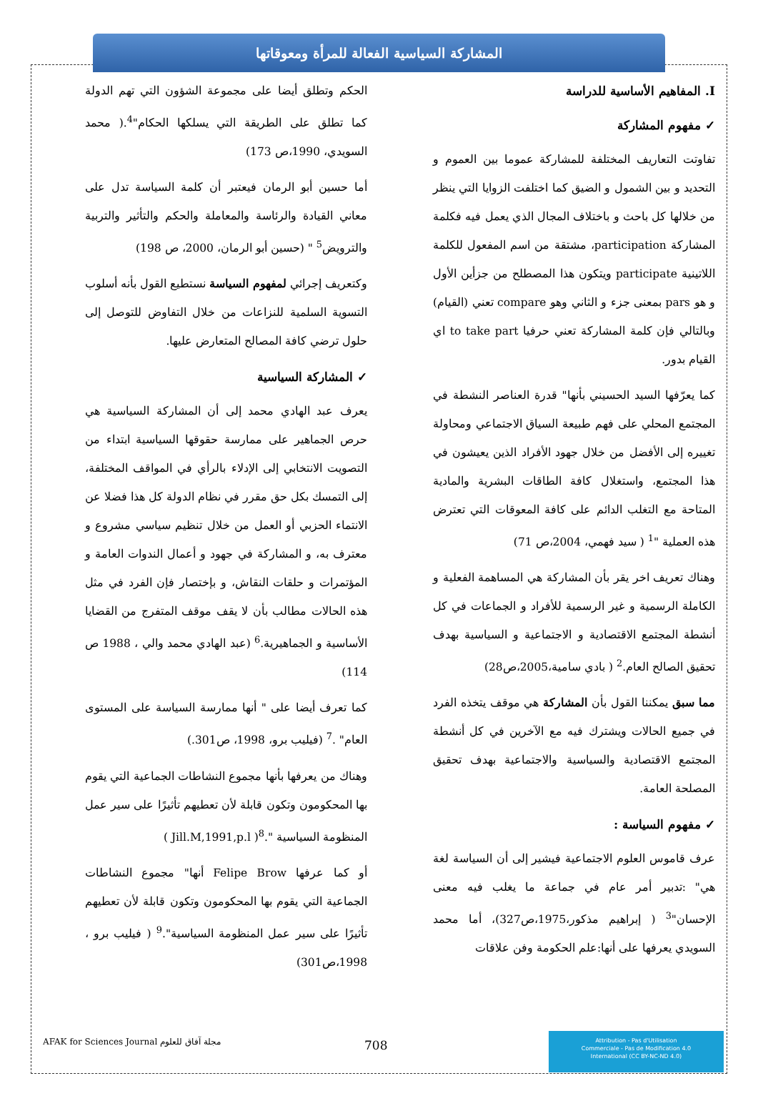المشاركة السياسية الفعالة للمرأة ومعوقاتها
I. المفاهيم الأساسية للدراسة
✓ مفهوم المشاركة
تفاوتت التعاريف المختلفة للمشاركة عموما بين العموم و التحديد و بين الشمول و الضيق كما اختلفت الزوايا التي ينظر من خلالها كل باحث و باختلاف المجال الذي يعمل فيه فكلمة المشاركة participation، مشتقة من اسم المفعول للكلمة اللاتينية participate ويتكون هذا المصطلح من جزأين الأول و هو pars بمعنى جزء و الثاني وهو compare تعني (القيام) وبالتالي فإن كلمة المشاركة تعني حرفيا to take part اي القيام بدور.
كما يعرّفها السيد الحسيني بأنها" قدرة العناصر النشطة في المجتمع المحلي على فهم طبيعة السياق الاجتماعي ومحاولة تغييره إلى الأفضل من خلال جهود الأفراد الذين يعيشون في هذا المجتمع، واستغلال كافة الطاقات البشرية والمادية المتاحة مع التغلب الدائم على كافة المعوقات التي تعترض هذه العملية "<sup>1</sup> ( سيد فهمي، 2004،ص 71)
وهناك تعريف اخر يقر بأن المشاركة هي المساهمة الفعلية و الكاملة الرسمية و غير الرسمية للأفراد و الجماعات في كل أنشطة المجتمع الاقتصادية و الاجتماعية و السياسية بهدف تحقيق الصالح العام.<sup>2</sup> ( بادي سامية،2005،ص28)
مما سبق يمكننا القول بأن المشاركة هي موقف يتخذه الفرد في جميع الحالات ويشترك فيه مع الآخرين في كل أنشطة المجتمع الاقتصادية والسياسية والاجتماعية بهدف تحقيق المصلحة العامة.
✓ مفهوم السياسة :
عرف قاموس العلوم الاجتماعية فيشير إلى أن السياسة لغة هي" :تدبير أمر عام في جماعة ما يغلب فيه معنى الإحسان"<sup>3</sup> ( إبراهيم مذكور،1975،ص327)، أما محمد السويدي يعرفها على أنها:علم الحكومة وفن علاقات
الحكم وتطلق أيضا على مجموعة الشؤون التي تهم الدولة كما تطلق على الطريقة التي يسلكها الحكام"<sup>4</sup>.( محمد السويدي، 1990،ص 173)
أما حسين أبو الرمان فيعتبر أن كلمة السياسة تدل على معاني القيادة والرئاسة والمعاملة والحكم والتأثير والتربية والترويض<sup>5</sup> " (حسين أبو الرمان، 2000، ص 198)
وكتعريف إجرائي لمفهوم السياسة نستطيع القول بأنه أسلوب التسوية السلمية للنزاعات من خلال التفاوض للتوصل إلى حلول ترضي كافة المصالح المتعارض عليها.
✓ المشاركة السياسية
يعرف عبد الهادي محمد إلى أن المشاركة السياسية هي حرص الجماهير على ممارسة حقوقها السياسية ابتداء من التصويت الانتخابي إلى الإدلاء بالرأي في المواقف المختلفة، إلى التمسك بكل حق مقرر في نظام الدولة كل هذا فضلا عن الانتماء الحزبي أو العمل من خلال تنظيم سياسي مشروع و معترف به، و المشاركة في جهود و أعمال الندوات العامة و المؤتمرات و حلقات النقاش، و بإختصار فإن الفرد في مثل هذه الحالات مطالب بأن لا يقف موقف المتفرج من القضايا الأساسية و الجماهيرية.<sup>6</sup> (عبد الهادي محمد والي ، 1988 ص 114)
كما تعرف أيضا على " أنها ممارسة السياسة على المستوى العام" .<sup>7</sup> (فيليب برو، 1998، ص301.)
وهناك من يعرفها بأنها مجموع النشاطات الجماعية التي يقوم بها المحكومون وتكون قابلة لأن تعطيهم تأثيرًا على سير عمل المنظومة السياسية ".<sup>8</sup>( Jill.M,1991,p.l )
أو كما عرفها Felipe Brow أنها" مجموع النشاطات الجماعية التي يقوم بها المحكومون وتكون قابلة لأن تعطيهم تأثيرًا على سير عمل المنظومة السياسية".<sup>9</sup> ( فيليب برو ، 1998،ص301)
Attribution - Pas d'Utilisation
Commerciale - Pas de Modification 4.0
International (CC BY-NC-ND 4.0)
708
AFAK for Sciences Journal مجلة آفاق للعلوم